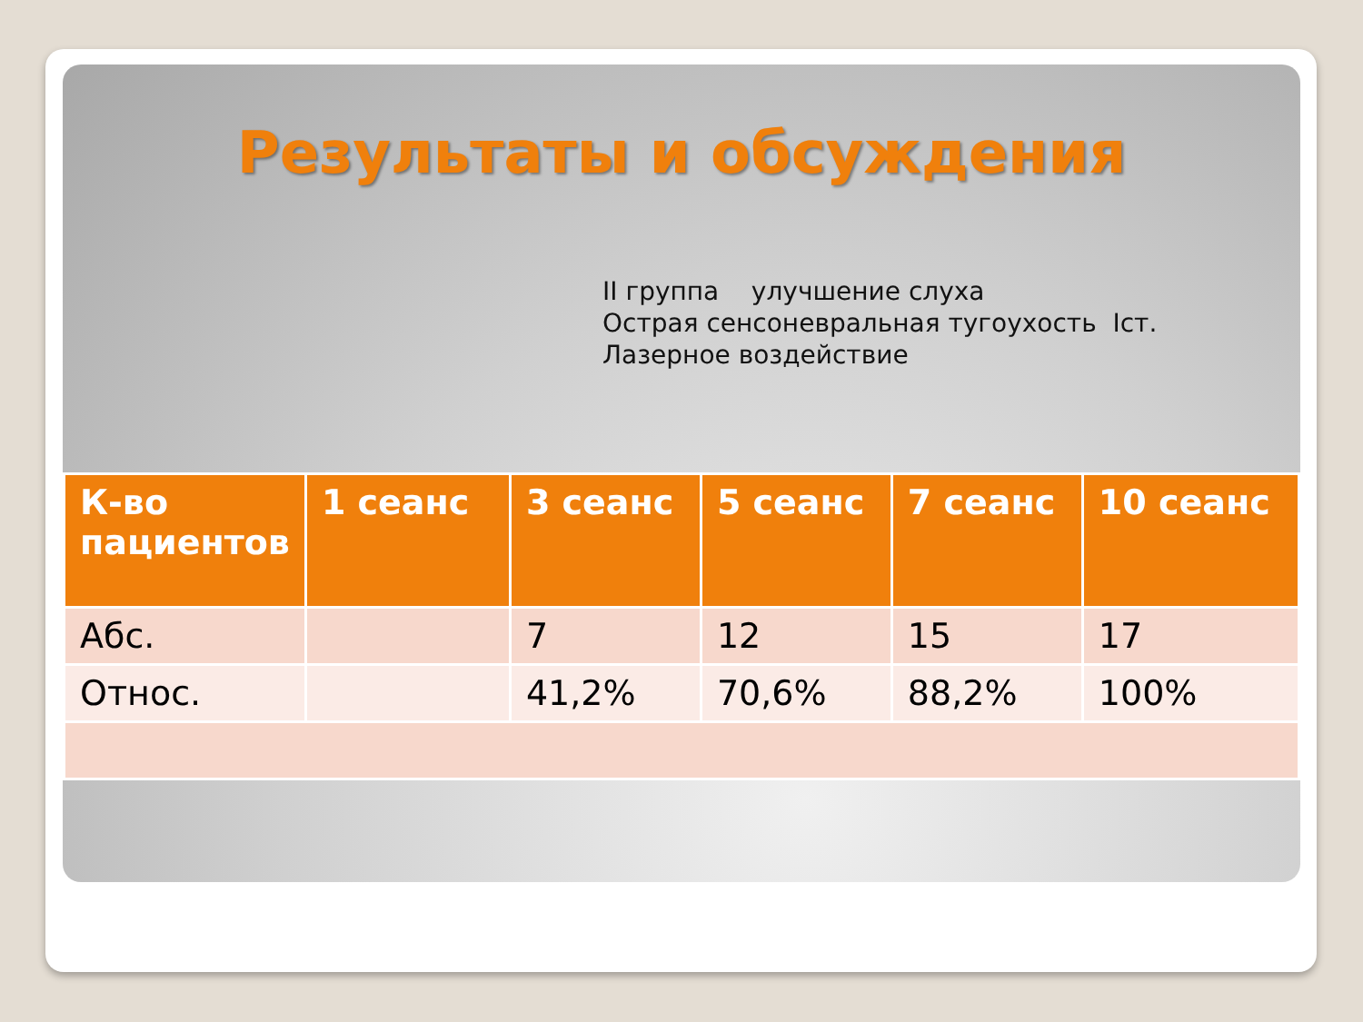Результаты и обсуждения
II группа улучшение слуха
Острая сенсоневральная тугоухость Iст.
Лазерное воздействие
| К-во пациентов | 1 сеанс | 3 сеанс | 5 сеанс | 7 сеанс | 10 сеанс |
| --- | --- | --- | --- | --- | --- |
| Абс. | | 7 | 12 | 15 | 17 |
| Относ. | | 41,2% | 70,6% | 88,2% | 100% |